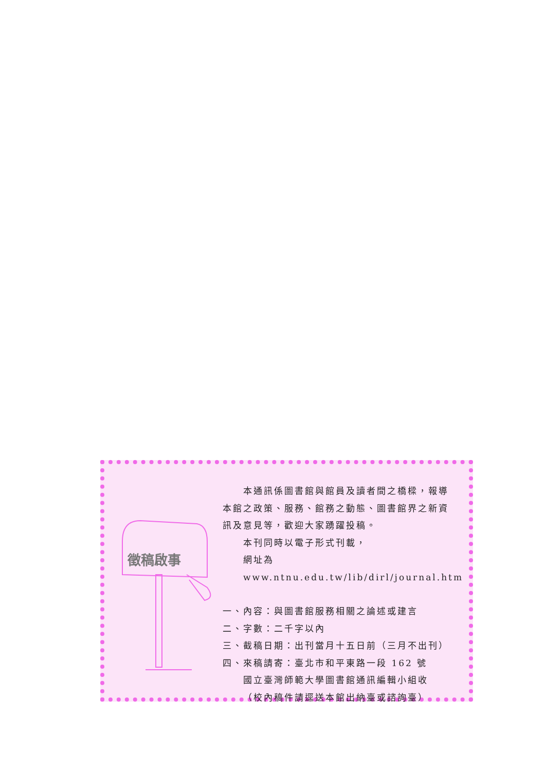徵稿啟事
本通訊係圖書館與館員及讀者間之橋樑，報導
本館之政策、服務、館務之動態、圖書館界之新資
訊及意見等，歡迎大家踴躍投稿。
本刊同時以電子形式刊載，
網址為 www.ntnu.edu.tw/lib/dirl/journal.htm
一、內容：與圖書館服務相關之論述或建言
二、字數：二千字以內
三、截稿日期：出刊當月十五日前（三月不出刊）
四、來稿請寄：臺北市和平東路一段 162 號
國立臺灣師範大學圖書館通訊編輯小組收
（校內稿件請逕送本館出納臺或諮詢臺）